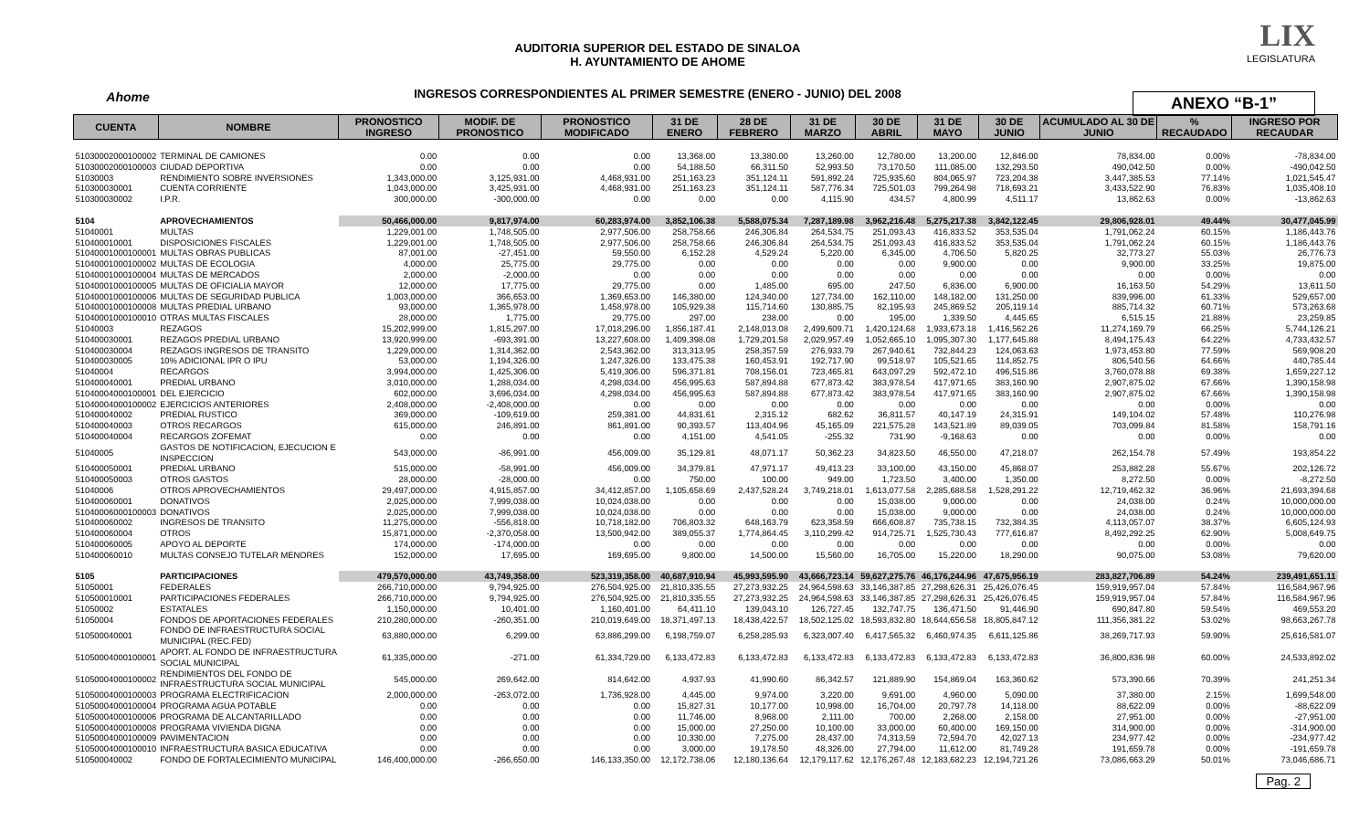Ahome
AUDITORIA SUPERIOR DEL ESTADO DE SINALOA
H. AYUNTAMIENTO DE AHOME
INGRESOS CORRESPONDIENTES AL PRIMER SEMESTRE (ENERO - JUNIO) DEL 2008
LIX
LEGISLATURA
ANEXO “B-1”
| CUENTA | NOMBRE | PRONOSTICO INGRESO | MODIF. DE PRONOSTICO | PRONOSTICO MODIFICADO | 31 DE ENERO | 28 DE FEBRERO | 31 DE MARZO | 30 DE ABRIL | 31 DE MAYO | 30 DE JUNIO | ACUMULADO AL 30 DE JUNIO | % RECAUDADO | INGRESO POR RECAUDAR |
| --- | --- | --- | --- | --- | --- | --- | --- | --- | --- | --- | --- | --- | --- |
| 51030002000100002 | TERMINAL DE CAMIONES | 0.00 | 0.00 | 0.00 | 13,368.00 | 13,380.00 | 13,260.00 | 12,780.00 | 13,200.00 | 12,846.00 | 78,834.00 | 0.00% | -78,834.00 |
| 51030002000100003 | CIUDAD DEPORTIVA | 0.00 | 0.00 | 0.00 | 54,188.50 | 66,311.50 | 52,993.50 | 73,170.50 | 111,085.00 | 132,293.50 | 490,042.50 | 0.00% | -490,042.50 |
| 51030003 | RENDIMIENTO SOBRE INVERSIONES | 1,343,000.00 | 3,125,931.00 | 4,468,931.00 | 251,163.23 | 351,124.11 | 591,892.24 | 725,935.60 | 804,065.97 | 723,204.38 | 3,447,385.53 | 77.14% | 1,021,545.47 |
| 510300030001 | CUENTA CORRIENTE | 1,043,000.00 | 3,425,931.00 | 4,468,931.00 | 251,163.23 | 351,124.11 | 587,776.34 | 725,501.03 | 799,264.98 | 718,693.21 | 3,433,522.90 | 76.83% | 1,035,408.10 |
| 510300030002 | I.P.R. | 300,000.00 | -300,000.00 | 0.00 | 0.00 | 0.00 | 4,115.90 | 434.57 | 4,800.99 | 4,511.17 | 13,862.63 | 0.00% | -13,862.63 |
| 5104 | APROVECHAMIENTOS | 50,466,000.00 | 9,817,974.00 | 60,283,974.00 | 3,852,106.38 | 5,588,075.34 | 7,287,189.98 | 3,962,216.48 | 5,275,217.38 | 3,842,122.45 | 29,806,928.01 | 49.44% | 30,477,045.99 |
| 51040001 | MULTAS | 1,229,001.00 | 1,748,505.00 | 2,977,506.00 | 258,758.66 | 246,306.84 | 264,534.75 | 251,093.43 | 416,833.52 | 353,535.04 | 1,791,062.24 | 60.15% | 1,186,443.76 |
| 510400010001 | DISPOSICIONES FISCALES | 1,229,001.00 | 1,748,505.00 | 2,977,506.00 | 258,758.66 | 246,306.84 | 264,534.75 | 251,093.43 | 416,833.52 | 353,535.04 | 1,791,062.24 | 60.15% | 1,186,443.76 |
| 51040001000100001 | MULTAS OBRAS PUBLICAS | 87,001.00 | -27,451.00 | 59,550.00 | 6,152.28 | 4,529.24 | 5,220.00 | 6,345.00 | 4,706.50 | 5,820.25 | 32,773.27 | 55.03% | 26,776.73 |
| 51040001000100002 | MULTAS DE ECOLOGIA | 4,000.00 | 25,775.00 | 29,775.00 | 0.00 | 0.00 | 0.00 | 0.00 | 9,900.00 | 0.00 | 9,900.00 | 33.25% | 19,875.00 |
| 51040001000100004 | MULTAS DE MERCADOS | 2,000.00 | -2,000.00 | 0.00 | 0.00 | 0.00 | 0.00 | 0.00 | 0.00 | 0.00 | 0.00 | 0.00% | 0.00 |
| 51040001000100005 | MULTAS DE OFICIALIA MAYOR | 12,000.00 | 17,775.00 | 29,775.00 | 0.00 | 1,485.00 | 695.00 | 247.50 | 6,836.00 | 6,900.00 | 16,163.50 | 54.29% | 13,611.50 |
| 51040001000100006 | MULTAS DE SEGURIDAD PUBLICA | 1,003,000.00 | 366,653.00 | 1,369,653.00 | 146,380.00 | 124,340.00 | 127,734.00 | 162,110.00 | 148,182.00 | 131,250.00 | 839,996.00 | 61.33% | 529,657.00 |
| 51040001000100008 | MULTAS PREDIAL URBANO | 93,000.00 | 1,365,978.00 | 1,458,978.00 | 105,929.38 | 115,714.60 | 130,885.75 | 82,195.93 | 245,869.52 | 205,119.14 | 885,714.32 | 60.71% | 573,263.68 |
| 51040001000100010 | OTRAS MULTAS FISCALES | 28,000.00 | 1,775.00 | 29,775.00 | 297.00 | 238.00 | 0.00 | 195.00 | 1,339.50 | 4,445.65 | 6,515.15 | 21.88% | 23,259.85 |
| 51040003 | REZAGOS | 15,202,999.00 | 1,815,297.00 | 17,018,296.00 | 1,856,187.41 | 2,148,013.08 | 2,499,609.71 | 1,420,124.68 | 1,933,673.18 | 1,416,562.26 | 11,274,169.79 | 66.25% | 5,744,126.21 |
| 510400030001 | REZAGOS PREDIAL URBANO | 13,920,999.00 | -693,391.00 | 13,227,608.00 | 1,409,398.08 | 1,729,201.58 | 2,029,957.49 | 1,052,665.10 | 1,095,307.30 | 1,177,645.88 | 8,494,175.43 | 64.22% | 4,733,432.57 |
| 510400030004 | REZAGOS INGRESOS DE TRANSITO | 1,229,000.00 | 1,314,362.00 | 2,543,362.00 | 313,313.95 | 258,357.59 | 276,933.79 | 267,940.61 | 732,844.23 | 124,063.63 | 1,973,453.80 | 77.59% | 569,908.20 |
| 510400030005 | 10% ADICIONAL IPR O IPU | 53,000.00 | 1,194,326.00 | 1,247,326.00 | 133,475.38 | 160,453.91 | 192,717.90 | 99,518.97 | 105,521.65 | 114,852.75 | 806,540.56 | 64.66% | 440,785.44 |
| 51040004 | RECARGOS | 3,994,000.00 | 1,425,306.00 | 5,419,306.00 | 596,371.81 | 708,156.01 | 723,465.81 | 643,097.29 | 592,472.10 | 496,515.86 | 3,760,078.88 | 69.38% | 1,659,227.12 |
| 510400040001 | PREDIAL URBANO | 3,010,000.00 | 1,288,034.00 | 4,298,034.00 | 456,995.63 | 587,894.88 | 677,873.42 | 383,978.54 | 417,971.65 | 383,160.90 | 2,907,875.02 | 67.66% | 1,390,158.98 |
| 51040004000100001 | DEL EJERCICIO | 602,000.00 | 3,696,034.00 | 4,298,034.00 | 456,995.63 | 587,894.88 | 677,873.42 | 383,978.54 | 417,971.65 | 383,160.90 | 2,907,875.02 | 67.66% | 1,390,158.98 |
| 51040004000100002 | EJERCICIOS ANTERIORES | 2,408,000.00 | -2,408,000.00 | 0.00 | 0.00 | 0.00 | 0.00 | 0.00 | 0.00 | 0.00 | 0.00 | 0.00% | 0.00 |
| 510400040002 | PREDIAL RUSTICO | 369,000.00 | -109,619.00 | 259,381.00 | 44,831.61 | 2,315.12 | 682.62 | 36,811.57 | 40,147.19 | 24,315.91 | 149,104.02 | 57.48% | 110,276.98 |
| 510400040003 | OTROS RECARGOS | 615,000.00 | 246,891.00 | 861,891.00 | 90,393.57 | 113,404.96 | 45,165.09 | 221,575.28 | 143,521.89 | 89,039.05 | 703,099.84 | 81.58% | 158,791.16 |
| 510400040004 | RECARGOS ZOFEMAT | 0.00 | 0.00 | 0.00 | 4,151.00 | 4,541.05 | -255.32 | 731.90 | -9,168.63 | 0.00 | 0.00 | 0.00% | 0.00 |
| 51040005 | GASTOS DE NOTIFICACION, EJECUCION E INSPECCION | 543,000.00 | -86,991.00 | 456,009.00 | 35,129.81 | 48,071.17 | 50,362.23 | 34,823.50 | 46,550.00 | 47,218.07 | 262,154.78 | 57.49% | 193,854.22 |
| 510400050001 | PREDIAL URBANO | 515,000.00 | -58,991.00 | 456,009.00 | 34,379.81 | 47,971.17 | 49,413.23 | 33,100.00 | 43,150.00 | 45,868.07 | 253,882.28 | 55.67% | 202,126.72 |
| 510400050003 | OTROS GASTOS | 28,000.00 | -28,000.00 | 0.00 | 750.00 | 100.00 | 949.00 | 1,723.50 | 3,400.00 | 1,350.00 | 8,272.50 | 0.00% | -8,272.50 |
| 51040006 | OTROS APROVECHAMIENTOS | 29,497,000.00 | 4,915,857.00 | 34,412,857.00 | 1,105,658.69 | 2,437,528.24 | 3,749,218.01 | 1,613,077.58 | 2,285,688.58 | 1,528,291.22 | 12,719,462.32 | 36.96% | 21,693,394.68 |
| 510400060001 | DONATIVOS | 2,025,000.00 | 7,999,038.00 | 10,024,038.00 | 0.00 | 0.00 | 0.00 | 15,038.00 | 9,000.00 | 0.00 | 24,038.00 | 0.24% | 10,000,000.00 |
| 51040006000100003 | DONATIVOS | 2,025,000.00 | 7,999,038.00 | 10,024,038.00 | 0.00 | 0.00 | 0.00 | 15,038.00 | 9,000.00 | 0.00 | 24,038.00 | 0.24% | 10,000,000.00 |
| 510400060002 | INGRESOS DE TRANSITO | 11,275,000.00 | -556,818.00 | 10,718,182.00 | 706,803.32 | 648,163.79 | 623,358.59 | 666,608.87 | 735,738.15 | 732,384.35 | 4,113,057.07 | 38.37% | 6,605,124.93 |
| 510400060004 | OTROS | 15,871,000.00 | -2,370,058.00 | 13,500,942.00 | 389,055.37 | 1,774,864.45 | 3,110,299.42 | 914,725.71 | 1,525,730.43 | 777,616.87 | 8,492,292.25 | 62.90% | 5,008,649.75 |
| 510400060005 | APOYO AL DEPORTE | 174,000.00 | -174,000.00 | 0.00 | 0.00 | 0.00 | 0.00 | 0.00 | 0.00 | 0.00 | 0.00 | 0.00% | 0.00 |
| 510400060010 | MULTAS CONSEJO TUTELAR MENORES | 152,000.00 | 17,695.00 | 169,695.00 | 9,800.00 | 14,500.00 | 15,560.00 | 16,705.00 | 15,220.00 | 18,290.00 | 90,075.00 | 53.08% | 79,620.00 |
| 5105 | PARTICIPACIONES | 479,570,000.00 | 43,749,358.00 | 523,319,358.00 | 40,687,910.94 | 45,993,595.90 | 43,666,723.14 | 59,627,275.76 | 46,176,244.96 | 47,675,956.19 | 283,827,706.89 | 54.24% | 239,491,651.11 |
| 51050001 | FEDERALES | 266,710,000.00 | 9,794,925.00 | 276,504,925.00 | 21,810,335.55 | 27,273,932.25 | 24,964,598.63 | 33,146,387.85 | 27,298,626.31 | 25,426,076.45 | 159,919,957.04 | 57.84% | 116,584,967.96 |
| 510500010001 | PARTICIPACIONES FEDERALES | 266,710,000.00 | 9,794,925.00 | 276,504,925.00 | 21,810,335.55 | 27,273,932.25 | 24,964,598.63 | 33,146,387.85 | 27,298,626.31 | 25,426,076.45 | 159,919,957.04 | 57.84% | 116,584,967.96 |
| 51050002 | ESTATALES | 1,150,000.00 | 10,401.00 | 1,160,401.00 | 64,411.10 | 139,043.10 | 126,727.45 | 132,747.75 | 136,471.50 | 91,446.90 | 690,847.80 | 59.54% | 469,553.20 |
| 51050004 | FONDOS DE APORTACIONES FEDERALES | 210,280,000.00 | -260,351.00 | 210,019,649.00 | 18,371,497.13 | 18,438,422.57 | 18,502,125.02 | 18,593,832.80 | 18,644,656.58 | 18,805,847.12 | 111,356,381.22 | 53.02% | 98,663,267.78 |
| 510500040001 | FONDO DE INFRAESTRUCTURA SOCIAL MUNICIPAL (REC.FED) | 63,880,000.00 | 6,299.00 | 63,886,299.00 | 6,198,759.07 | 6,258,285.93 | 6,323,007.40 | 6,417,565.32 | 6,460,974.35 | 6,611,125.86 | 38,269,717.93 | 59.90% | 25,616,581.07 |
| 51050004000100001 | APORT. AL FONDO DE INFRAESTRUCTURA SOCIAL MUNICIPAL | 61,335,000.00 | -271.00 | 61,334,729.00 | 6,133,472.83 | 6,133,472.83 | 6,133,472.83 | 6,133,472.83 | 6,133,472.83 | 6,133,472.83 | 36,800,836.98 | 60.00% | 24,533,892.02 |
| 51050004000100002 | RENDIMIENTOS DEL FONDO DE INFRAESTRUCTURA SOCIAL MUNICIPAL | 545,000.00 | 269,642.00 | 814,642.00 | 4,937.93 | 41,990.60 | 86,342.57 | 121,889.90 | 154,869.04 | 163,360.62 | 573,390.66 | 70.39% | 241,251.34 |
| 51050004000100003 | PROGRAMA ELECTRIFICACION | 2,000,000.00 | -263,072.00 | 1,736,928.00 | 4,445.00 | 9,974.00 | 3,220.00 | 9,691.00 | 4,960.00 | 5,090.00 | 37,380.00 | 2.15% | 1,699,548.00 |
| 51050004000100004 | PROGRAMA AGUA POTABLE | 0.00 | 0.00 | 0.00 | 15,827.31 | 10,177.00 | 10,998.00 | 16,704.00 | 20,797.78 | 14,118.00 | 88,622.09 | 0.00% | -88,622.09 |
| 51050004000100006 | PROGRAMA DE ALCANTARILLADO | 0.00 | 0.00 | 0.00 | 11,746.00 | 8,968.00 | 2,111.00 | 700.00 | 2,268.00 | 2,158.00 | 27,951.00 | 0.00% | -27,951.00 |
| 51050004000100008 | PROGRAMA VIVIENDA DIGNA | 0.00 | 0.00 | 0.00 | 15,000.00 | 27,250.00 | 10,100.00 | 33,000.00 | 60,400.00 | 169,150.00 | 314,900.00 | 0.00% | -314,900.00 |
| 51050004000100009 | PAVIMENTACION | 0.00 | 0.00 | 0.00 | 10,330.00 | 7,275.00 | 28,437.00 | 74,313.59 | 72,594.70 | 42,027.13 | 234,977.42 | 0.00% | -234,977.42 |
| 51050004000100010 | INFRAESTRUCTURA BASICA EDUCATIVA | 0.00 | 0.00 | 0.00 | 3,000.00 | 19,178.50 | 48,326.00 | 27,794.00 | 11,612.00 | 81,749.28 | 191,659.78 | 0.00% | -191,659.78 |
| 510500040002 | FONDO DE FORTALECIMIENTO MUNICIPAL | 146,400,000.00 | -266,650.00 | 146,133,350.00 | 12,172,738.06 | 12,180,136.64 | 12,179,117.62 | 12,176,267.48 | 12,183,682.23 | 12,194,721.26 | 73,086,663.29 | 50.01% | 73,046,686.71 |
Pag. 2